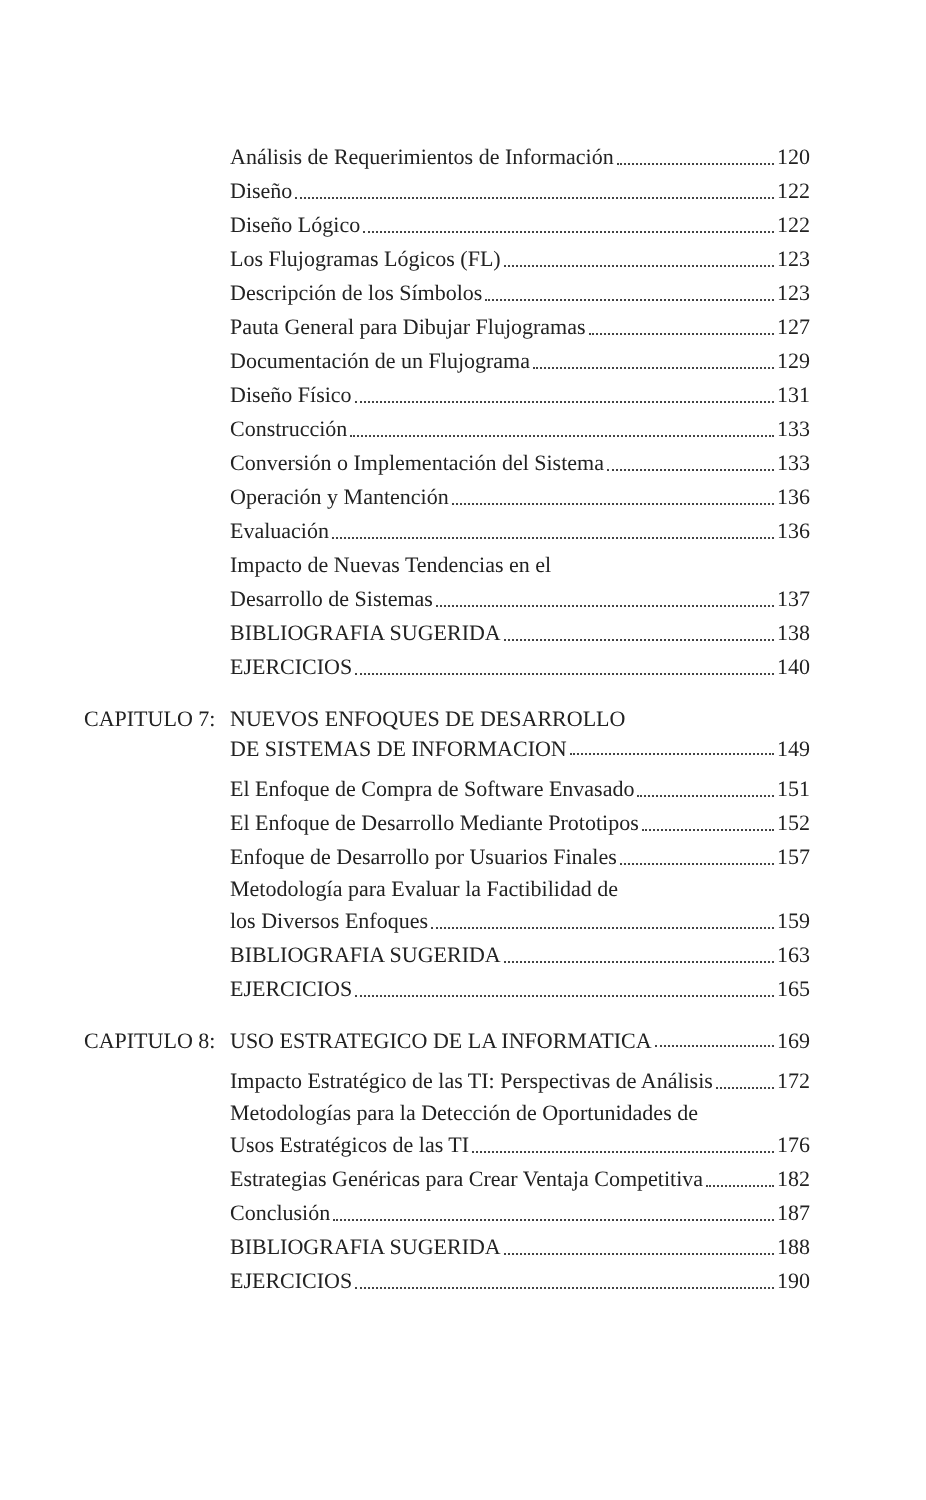Análisis de Requerimientos de Información 120
Diseño 122
Diseño Lógico 122
Los Flujogramas Lógicos (FL) 123
Descripción de los Símbolos 123
Pauta General para Dibujar Flujogramas 127
Documentación de un Flujograma 129
Diseño Físico 131
Construcción 133
Conversión o Implementación del Sistema 133
Operación y Mantención 136
Evaluación 136
Impacto de Nuevas Tendencias en el
Desarrollo de Sistemas 137
BIBLIOGRAFIA SUGERIDA 138
EJERCICIOS 140
CAPITULO 7: NUEVOS ENFOQUES DE DESARROLLO
DE SISTEMAS DE INFORMACION 149
El Enfoque de Compra de Software Envasado 151
El Enfoque de Desarrollo Mediante Prototipos 152
Enfoque de Desarrollo por Usuarios Finales 157
Metodología para Evaluar la Factibilidad de
los Diversos Enfoques 159
BIBLIOGRAFIA SUGERIDA 163
EJERCICIOS 165
CAPITULO 8:
USO ESTRATEGICO DE LA INFORMATICA 169
Impacto Estratégico de las TI: Perspectivas de Análisis 172
Metodologías para la Detección de Oportunidades de
Usos Estratégicos de las TI 176
Estrategias Genéricas para Crear Ventaja Competitiva 182
Conclusión 187
BIBLIOGRAFIA SUGERIDA 188
EJERCICIOS 190